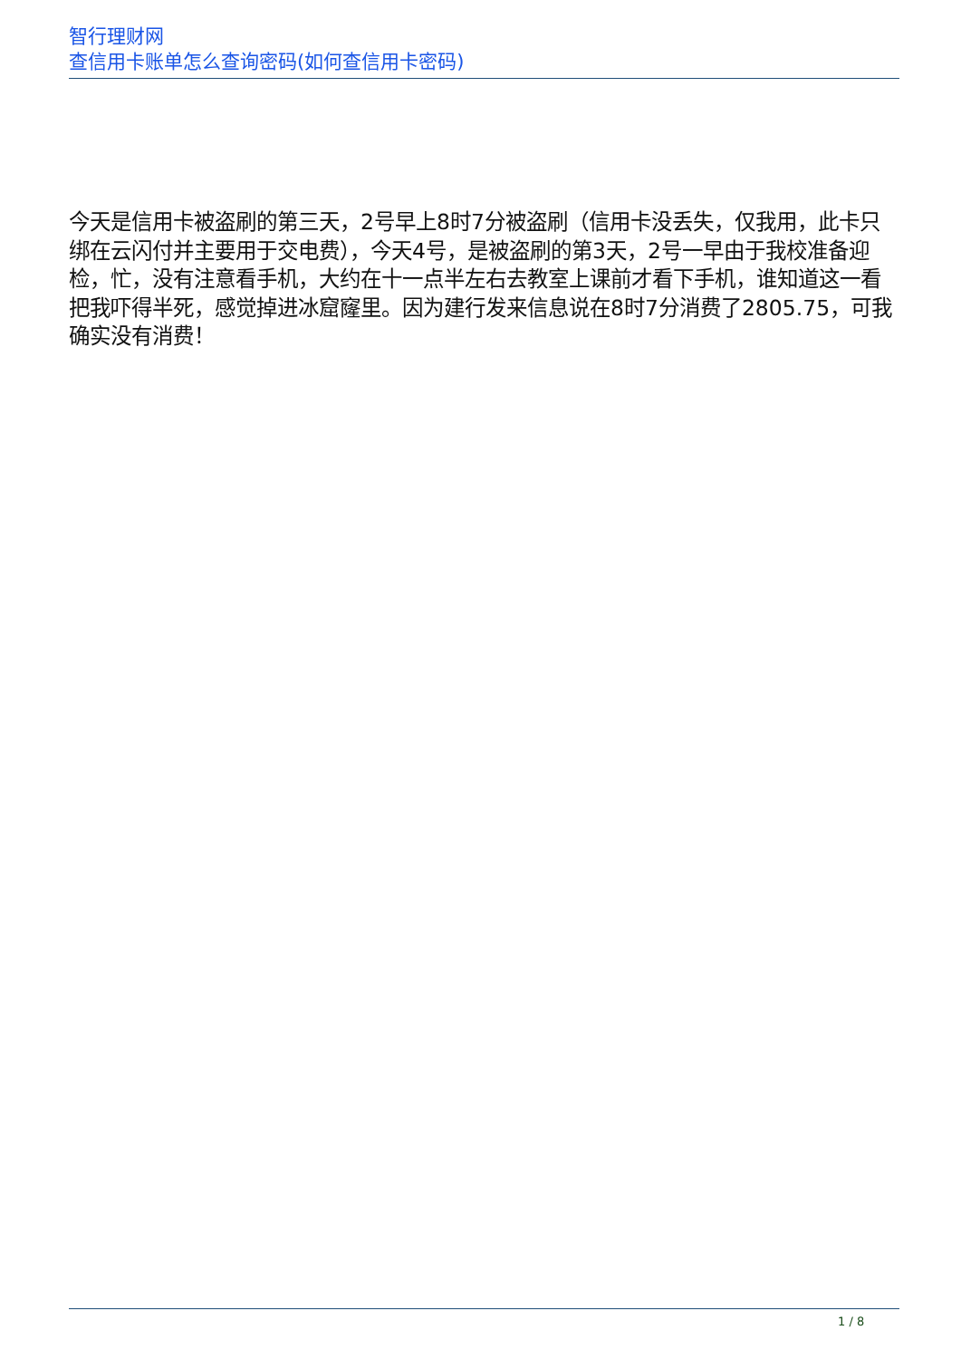智行理财网
查信用卡账单怎么查询密码(如何查信用卡密码)
今天是信用卡被盗刷的第三天，2号早上8时7分被盗刷（信用卡没丢失，仅我用，此卡只绑在云闪付并主要用于交电费），今天4号，是被盗刷的第3天，2号一早由于我校准备迎检，忙，没有注意看手机，大约在十一点半左右去教室上课前才看下手机，谁知道这一看把我吓得半死，感觉掉进冰窟窿里。因为建行发来信息说在8时7分消费了2805.75，可我确实没有消费！
1 / 8